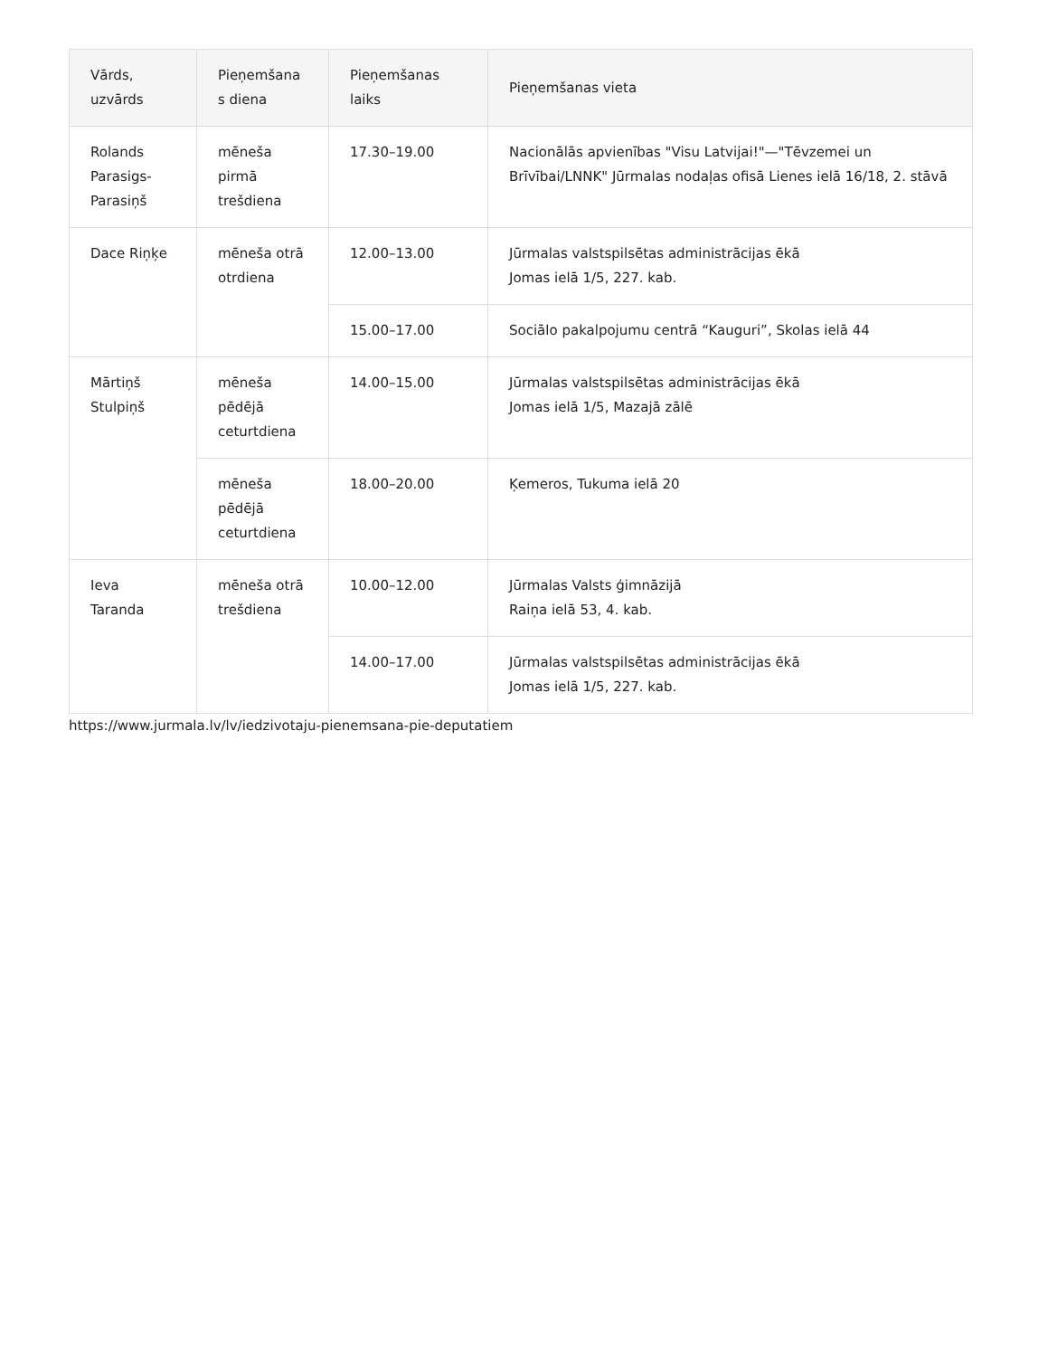| Vārds, uzvārds | Pieņemšana s diena | Pieņemšanas laiks | Pieņemšanas vieta |
| --- | --- | --- | --- |
| Rolands Parasigs-Parasiņš | mēneša pirmā trešdiena | 17.30–19.00 | Nacionālās apvienības "Visu Latvijai!"—"Tēvzemei un Brīvībai/LNNK" Jūrmalas nodaļas ofisā Lienes ielā 16/18, 2. stāvā |
| Dace Riņķe | mēneša otrā otrdiena | 12.00–13.00 | Jūrmalas valstspilsētas administrācijas ēkā Jomas ielā 1/5, 227. kab. |
| | | 15.00–17.00 | Sociālo pakalpojumu centrā “Kauguri”, Skolas ielā 44 |
| Mārtiņš Stulpiņš | mēneša pēdējā ceturtdiena | 14.00–15.00 | Jūrmalas valstspilsētas administrācijas ēkā Jomas ielā 1/5, Mazajā zālē |
| | mēneša pēdējā ceturtdiena | 18.00–20.00 | Ķemeros, Tukuma ielā 20 |
| Ieva Taranda | mēneša otrā trešdiena | 10.00–12.00 | Jūrmalas Valsts ģimnāzijā Raiņa ielā 53, 4. kab. |
| | | 14.00–17.00 | Jūrmalas valstspilsētas administrācijas ēkā Jomas ielā 1/5, 227. kab. |
https://www.jurmala.lv/lv/iedzivotaju-pienemsana-pie-deputatiem